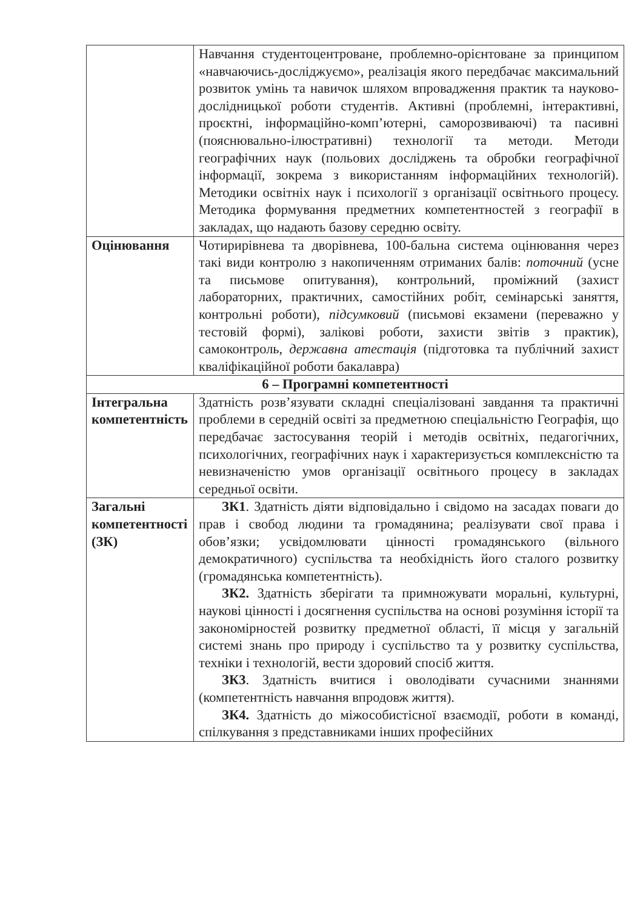| | Навчання студентоцентроване, проблемно-орієнтоване за принципом «навчаючись-досліджуємо», реалізація якого передбачає максимальний розвиток умінь та навичок шляхом впровадження практик та науково-дослідницької роботи студентів. Активні (проблемні, інтерактивні, проєктні, інформаційно-комп’ютерні, саморозвиваючі) та пасивні (пояснювально-ілюстративні) технології та методи. Методи географічних наук (польових досліджень та обробки географічної інформації, зокрема з використанням інформаційних технологій). Методики освітніх наук і психології з організації освітнього процесу. Методика формування предметних компетентностей з географії в закладах, що надають базову середню освіту. |
| Оцінювання | Чотирирівнева та дворівнева, 100-бальна система оцінювання через такі види контролю з накопиченням отриманих балів: поточний (усне та письмове опитування), контрольний, проміжний (захист лабораторних, практичних, самостійних робіт, семінарські заняття, контрольні роботи), підсумковий (письмові екзамени (переважно у тестовій формі), залікові роботи, захисти звітів з практик), самоконтроль, державна атестація (підготовка та публічний захист кваліфікаційної роботи бакалавра) |
| 6 – Програмні компетентності | |
| Інтегральна компетентність | Здатність розв’язувати складні спеціалізовані завдання та практичні проблеми в середній освіті за предметною спеціальністю Географія, що передбачає застосування теорій і методів освітніх, педагогічних, психологічних, географічних наук і характеризується комплексністю та невизначеністю умов організації освітнього процесу в закладах середньої освіти. |
| Загальні компетентності (ЗК) | ЗК1 . Здатність діяти відповідально і свідомо на засадах поваги до прав і свобод людини та громадянина; реалізувати свої права і обов’язки; усвідомлювати цінності громадянського (вільного демократичного) суспільства та необхідність його сталого розвитку (громадянська компетентність). ЗК2. Здатність зберігати та примножувати моральні, культурні, наукові цінності і досягнення суспільства на основі розуміння історії та закономірностей розвитку предметної області, її місця у загальній системі знань про природу і суспільство та у розвитку суспільства, техніки і технологій, вести здоровий спосіб життя. ЗК3 . Здатність вчитися і оволодівати сучасними знаннями (компетентність навчання впродовж життя). ЗК4. Здатність до міжособистісної взаємодії, роботи в команді, спілкування з представниками інших професійних |